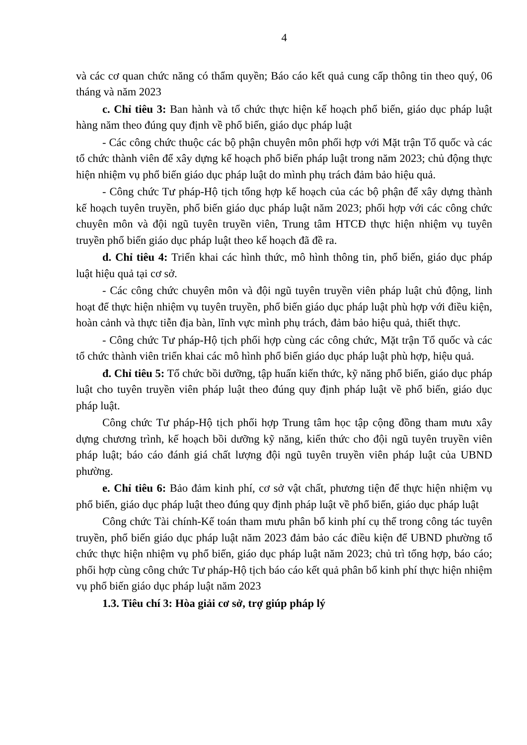4
và các cơ quan chức năng có thẩm quyền; Báo cáo kết quả cung cấp thông tin theo quý, 06 tháng và năm 2023
c. Chỉ tiêu 3: Ban hành và tổ chức thực hiện kế hoạch phổ biến, giáo dục pháp luật hàng năm theo đúng quy định về phổ biến, giáo dục pháp luật
- Các công chức thuộc các bộ phận chuyên môn phối hợp với Mặt trận Tổ quốc và các tổ chức thành viên để xây dựng kế hoạch phổ biến pháp luật trong năm 2023; chủ động thực hiện nhiệm vụ phổ biến giáo dục pháp luật do mình phụ trách đảm bảo hiệu quả.
- Công chức Tư pháp-Hộ tịch tổng hợp kế hoạch của các bộ phận để xây dựng thành kế hoạch tuyên truyền, phổ biến giáo dục pháp luật năm 2023; phối hợp với các công chức chuyên môn và đội ngũ tuyên truyền viên, Trung tâm HTCĐ thực hiện nhiệm vụ tuyên truyền phổ biến giáo dục pháp luật theo kế hoạch đã đề ra.
d. Chỉ tiêu 4: Triển khai các hình thức, mô hình thông tin, phổ biến, giáo dục pháp luật hiệu quả tại cơ sở.
- Các công chức chuyên môn và đội ngũ tuyên truyền viên pháp luật chủ động, linh hoạt để thực hiện nhiệm vụ tuyên truyền, phổ biến giáo dục pháp luật phù hợp với điều kiện, hoàn cảnh và thực tiễn địa bàn, lĩnh vực mình phụ trách, đảm bảo hiệu quả, thiết thực.
- Công chức Tư pháp-Hộ tịch phối hợp cùng các công chức, Mặt trận Tổ quốc và các tổ chức thành viên triển khai các mô hình phổ biến giáo dục pháp luật phù hợp, hiệu quả.
đ. Chỉ tiêu 5: Tổ chức bồi dưỡng, tập huấn kiến thức, kỹ năng phổ biến, giáo dục pháp luật cho tuyên truyền viên pháp luật theo đúng quy định pháp luật về phổ biến, giáo dục pháp luật.
Công chức Tư pháp-Hộ tịch phối hợp Trung tâm học tập cộng đồng tham mưu xây dựng chương trình, kế hoạch bồi dưỡng kỹ năng, kiến thức cho đội ngũ tuyên truyền viên pháp luật; báo cáo đánh giá chất lượng đội ngũ tuyên truyền viên pháp luật của UBND phường.
e. Chỉ tiêu 6: Bảo đảm kinh phí, cơ sở vật chất, phương tiện để thực hiện nhiệm vụ phổ biến, giáo dục pháp luật theo đúng quy định pháp luật về phổ biến, giáo dục pháp luật
Công chức Tài chính-Kế toán tham mưu phân bổ kinh phí cụ thể trong công tác tuyên truyền, phổ biến giáo dục pháp luật năm 2023 đảm bảo các điều kiện để UBND phường tổ chức thực hiện nhiệm vụ phổ biến, giáo dục pháp luật năm 2023; chủ trì tổng hợp, báo cáo; phối hợp cùng công chức Tư pháp-Hộ tịch báo cáo kết quả phân bổ kinh phí thực hiện nhiệm vụ phổ biến giáo dục pháp luật năm 2023
1.3. Tiêu chí 3: Hòa giải cơ sở, trợ giúp pháp lý